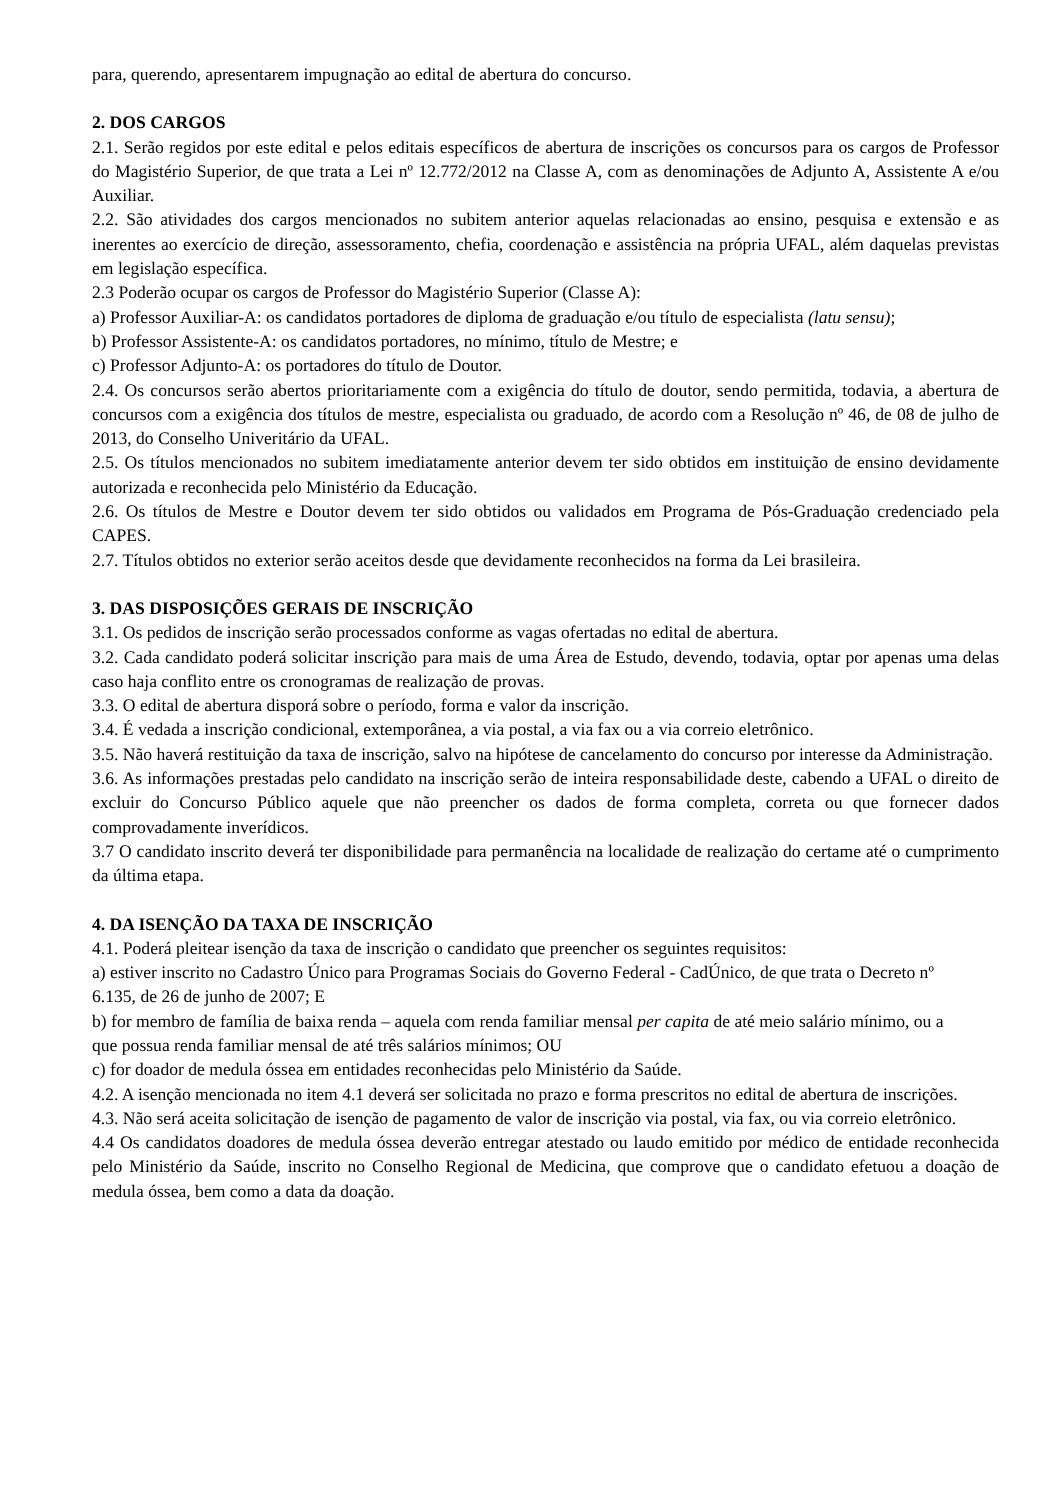para, querendo, apresentarem impugnação ao edital de abertura do concurso.
2. DOS CARGOS
2.1. Serão regidos por este edital e pelos editais específicos de abertura de inscrições os concursos para os cargos de Professor do Magistério Superior, de que trata a Lei nº 12.772/2012 na Classe A, com as denominações de Adjunto A, Assistente A e/ou Auxiliar.
2.2. São atividades dos cargos mencionados no subitem anterior aquelas relacionadas ao ensino, pesquisa e extensão e as inerentes ao exercício de direção, assessoramento, chefia, coordenação e assistência na própria UFAL, além daquelas previstas em legislação específica.
2.3 Poderão ocupar os cargos de Professor do Magistério Superior (Classe A):
a) Professor Auxiliar-A: os candidatos portadores de diploma de graduação e/ou título de especialista (latu sensu);
b) Professor Assistente-A: os candidatos portadores, no mínimo, título de Mestre; e
c) Professor Adjunto-A: os portadores do título de Doutor.
2.4. Os concursos serão abertos prioritariamente com a exigência do título de doutor, sendo permitida, todavia, a abertura de concursos com a exigência dos títulos de mestre, especialista ou graduado, de acordo com a Resolução nº 46, de 08 de julho de 2013, do Conselho Univeritário da UFAL.
2.5. Os títulos mencionados no subitem imediatamente anterior devem ter sido obtidos em instituição de ensino devidamente autorizada e reconhecida pelo Ministério da Educação.
2.6. Os títulos de Mestre e Doutor devem ter sido obtidos ou validados em Programa de Pós-Graduação credenciado pela CAPES.
2.7. Títulos obtidos no exterior serão aceitos desde que devidamente reconhecidos na forma da Lei brasileira.
3. DAS DISPOSIÇÕES GERAIS DE INSCRIÇÃO
3.1. Os pedidos de inscrição serão processados conforme as vagas ofertadas no edital de abertura.
3.2. Cada candidato poderá solicitar inscrição para mais de uma Área de Estudo, devendo, todavia, optar por apenas uma delas caso haja conflito entre os cronogramas de realização de provas.
3.3. O edital de abertura disporá sobre o período, forma e valor da inscrição.
3.4. É vedada a inscrição condicional, extemporânea, a via postal, a via fax ou a via correio eletrônico.
3.5. Não haverá restituição da taxa de inscrição, salvo na hipótese de cancelamento do concurso por interesse da Administração.
3.6. As informações prestadas pelo candidato na inscrição serão de inteira responsabilidade deste, cabendo a UFAL o direito de excluir do Concurso Público aquele que não preencher os dados de forma completa, correta ou que fornecer dados comprovadamente inverídicos.
3.7 O candidato inscrito deverá ter disponibilidade para permanência na localidade de realização do certame até o cumprimento da última etapa.
4. DA ISENÇÃO DA TAXA DE INSCRIÇÃO
4.1. Poderá pleitear isenção da taxa de inscrição o candidato que preencher os seguintes requisitos:
a) estiver inscrito no Cadastro Único para Programas Sociais do Governo Federal - CadÚnico, de que trata o Decreto nº
6.135, de 26 de junho de 2007; E
b) for membro de família de baixa renda – aquela com renda familiar mensal per capita de até meio salário mínimo, ou a
que possua renda familiar mensal de até três salários mínimos; OU
c) for doador de medula óssea em entidades reconhecidas pelo Ministério da Saúde.
4.2. A isenção mencionada no item 4.1 deverá ser solicitada no prazo e forma prescritos no edital de abertura de inscrições.
4.3. Não será aceita solicitação de isenção de pagamento de valor de inscrição via postal, via fax, ou via correio eletrônico.
4.4 Os candidatos doadores de medula óssea deverão entregar atestado ou laudo emitido por médico de entidade reconhecida pelo Ministério da Saúde, inscrito no Conselho Regional de Medicina, que comprove que o candidato efetuou a doação de medula óssea, bem como a data da doação.